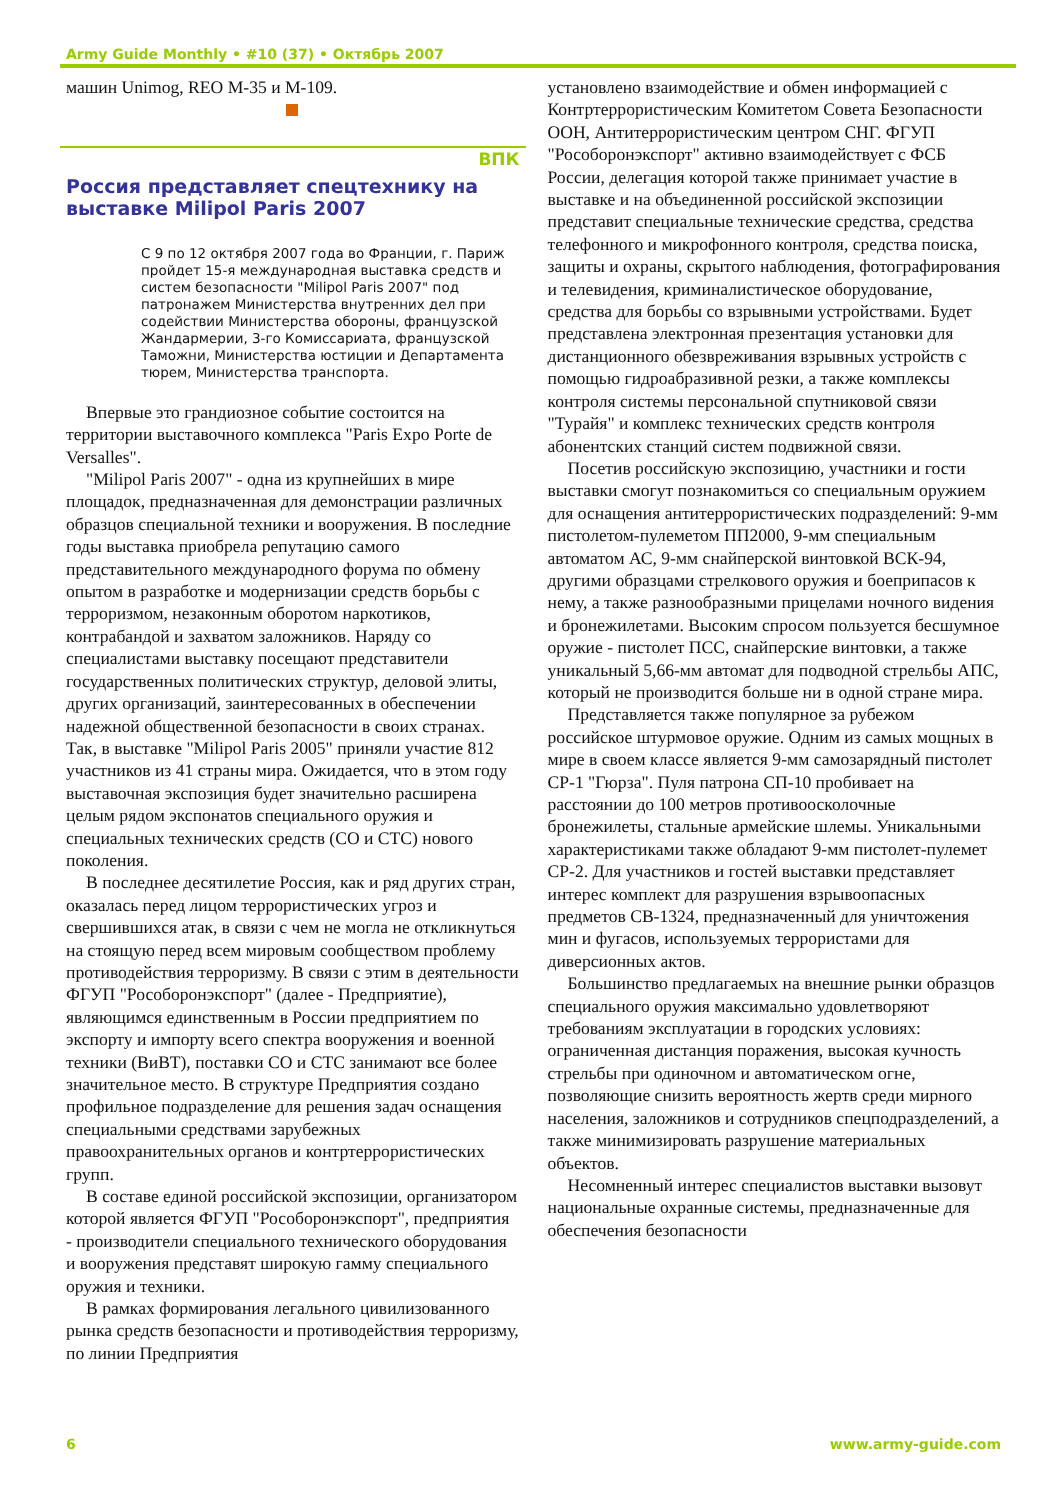Army Guide Monthly • #10 (37) • Октябрь 2007
машин Unimog, REO M-35 и M-109.
ВПК
Россия представляет спецтехнику на выставке Milipol Paris 2007
С 9 по 12 октября 2007 года во Франции, г. Париж пройдет 15-я международная выставка средств и систем безопасности "Milipol Paris 2007" под патронажем Министерства внутренних дел при содействии Министерства обороны, французской Жандармерии, 3-го Комиссариата, французской Таможни, Министерства юстиции и Департамента тюрем, Министерства транспорта.
Впервые это грандиозное событие состоится на территории выставочного комплекса "Paris Expo Porte de Versalles".
"Milipol Paris 2007" - одна из крупнейших в мире площадок, предназначенная для демонстрации различных образцов специальной техники и вооружения. В последние годы выставка приобрела репутацию самого представительного международного форума по обмену опытом в разработке и модернизации средств борьбы с терроризмом, незаконным оборотом наркотиков, контрабандой и захватом заложников. Наряду со специалистами выставку посещают представители государственных политических структур, деловой элиты, других организаций, заинтересованных в обеспечении надежной общественной безопасности в своих странах. Так, в выставке "Milipol Paris 2005" приняли участие 812 участников из 41 страны мира. Ожидается, что в этом году выставочная экспозиция будет значительно расширена целым рядом экспонатов специального оружия и специальных технических средств (СО и СТС) нового поколения.
В последнее десятилетие Россия, как и ряд других стран, оказалась перед лицом террористических угроз и свершившихся атак, в связи с чем не могла не откликнуться на стоящую перед всем мировым сообществом проблему противодействия терроризму. В связи с этим в деятельности ФГУП "Рособоронэкспорт" (далее - Предприятие), являющимся единственным в России предприятием по экспорту и импорту всего спектра вооружения и военной техники (ВиВТ), поставки СО и СТС занимают все более значительное место. В структуре Предприятия создано профильное подразделение для решения задач оснащения специальными средствами зарубежных правоохранительных органов и контртеррористических групп.
В составе единой российской экспозиции, организатором которой является ФГУП "Рособоронэкспорт", предприятия - производители специального технического оборудования и вооружения представят широкую гамму специального оружия и техники.
В рамках формирования легального цивилизованного рынка средств безопасности и противодействия терроризму, по линии Предприятия
установлено взаимодействие и обмен информацией с Контртеррористическим Комитетом Совета Безопасности ООН, Антитеррористическим центром СНГ. ФГУП "Рособоронэкспорт" активно взаимодействует с ФСБ России, делегация которой также принимает участие в выставке и на объединенной российской экспозиции представит специальные технические средства, средства телефонного и микрофонного контроля, средства поиска, защиты и охраны, скрытого наблюдения, фотографирования и телевидения, криминалистическое оборудование, средства для борьбы со взрывными устройствами. Будет представлена электронная презентация установки для дистанционного обезвреживания взрывных устройств с помощью гидроабразивной резки, а также комплексы контроля системы персональной спутниковой связи "Турайя" и комплекс технических средств контроля абонентских станций систем подвижной связи.
Посетив российскую экспозицию, участники и гости выставки смогут познакомиться со специальным оружием для оснащения антитеррористических подразделений: 9-мм пистолетом-пулеметом ПП2000, 9-мм специальным автоматом АС, 9-мм снайперской винтовкой ВСК-94, другими образцами стрелкового оружия и боеприпасов к нему, а также разнообразными прицелами ночного видения и бронежилетами. Высоким спросом пользуется бесшумное оружие - пистолет ПСС, снайперские винтовки, а также уникальный 5,66-мм автомат для подводной стрельбы АПС, который не производится больше ни в одной стране мира.
Представляется также популярное за рубежом российское штурмовое оружие. Одним из самых мощных в мире в своем классе является 9-мм самозарядный пистолет СР-1 "Гюрза". Пуля патрона СП-10 пробивает на расстоянии до 100 метров противоосколочные бронежилеты, стальные армейские шлемы. Уникальными характеристиками также обладают 9-мм пистолет-пулемет СР-2. Для участников и гостей выставки представляет интерес комплект для разрушения взрывоопасных предметов СВ-1324, предназначенный для уничтожения мин и фугасов, используемых террористами для диверсионных актов.
Большинство предлагаемых на внешние рынки образцов специального оружия максимально удовлетворяют требованиям эксплуатации в городских условиях: ограниченная дистанция поражения, высокая кучность стрельбы при одиночном и автоматическом огне, позволяющие снизить вероятность жертв среди мирного населения, заложников и сотрудников спецподразделений, а также минимизировать разрушение материальных объектов.
Несомненный интерес специалистов выставки вызовут национальные охранные системы, предназначенные для обеспечения безопасности
6 www.army-guide.com